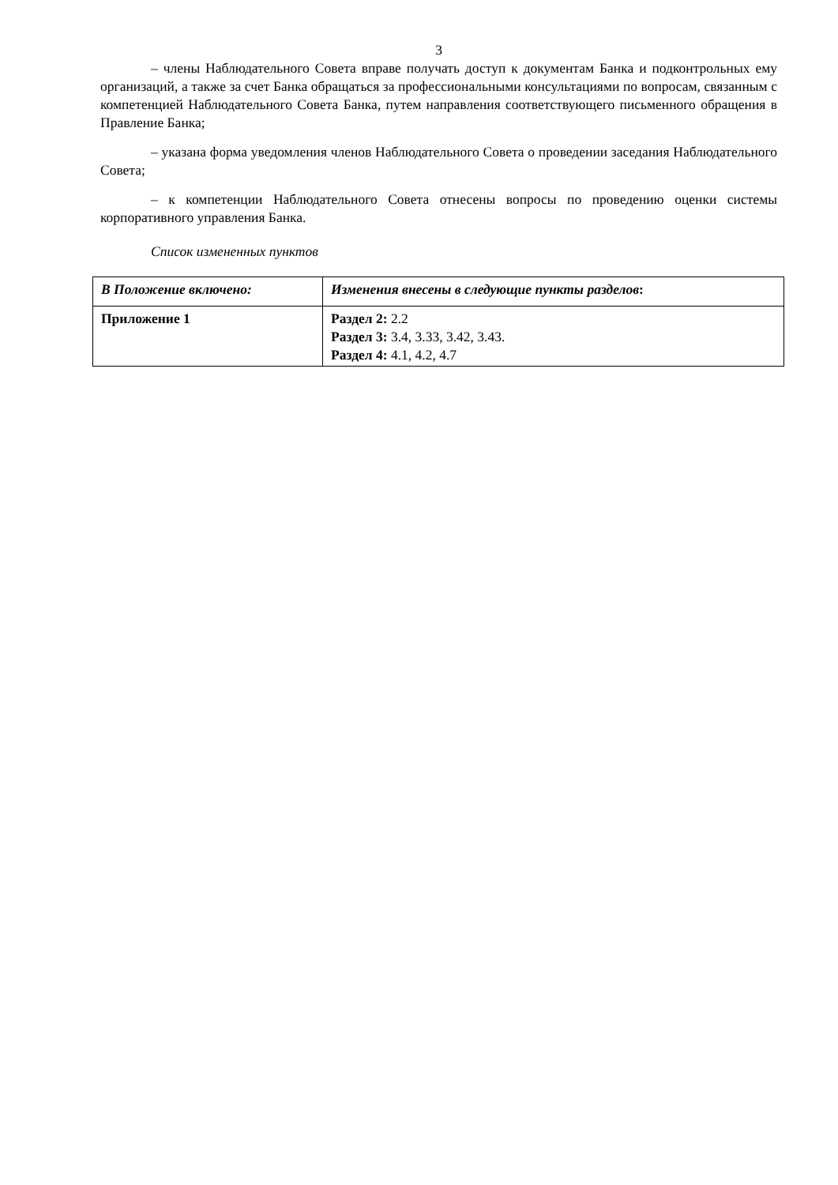3
– члены Наблюдательного Совета вправе получать доступ к документам Банка и подконтрольных ему организаций, а также за счет Банка обращаться за профессиональными консультациями по вопросам, связанным с компетенцией Наблюдательного Совета Банка, путем направления соответствующего письменного обращения в Правление Банка;
– указана форма уведомления членов Наблюдательного Совета о проведении заседания Наблюдательного Совета;
– к компетенции Наблюдательного Совета отнесены вопросы по проведению оценки системы корпоративного управления Банка.
Список измененных пунктов
| В Положение включено: | Изменения внесены в следующие пункты разделов : |
| Приложение 1 | Раздел 2: 2.2 Раздел 3: 3.4, 3.33, 3.42, 3.43. Раздел 4: 4.1, 4.2, 4.7 |